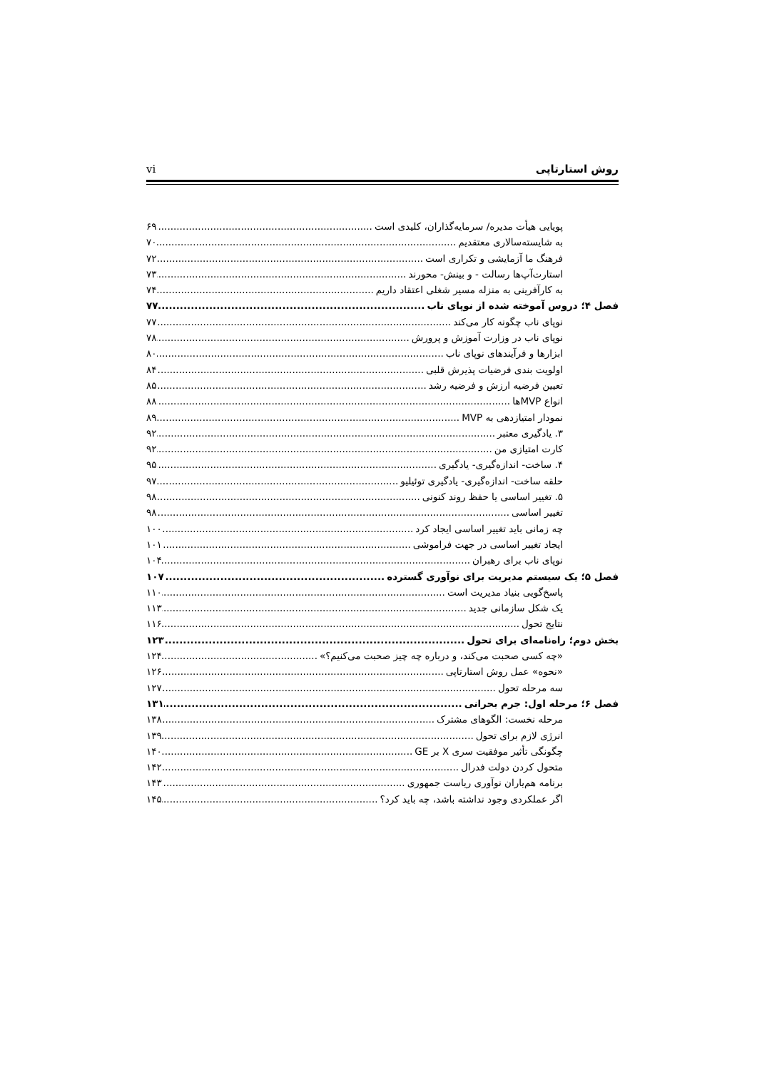روش استارتاپی vi
پویایی هیأت مدیره/ سرمایه‌گذاران، کلیدی است ۶۹
به شایسته‌سالاری معتقدیم ۷۰
فرهنگ ما آزمایشی و تکراری است ۷۲
استارت‌آپ‌ها رسالت - و بینش- محورند ۷۳
به کارآفرینی به منزله مسیر شغلی اعتقاد داریم ۷۴
فصل ۴؛ دروس آموخته شده از نوپای ناب ۷۷
نوپای ناب چگونه کار می‌کند ۷۷
نوپای ناب در وزارت آموزش و پرورش ۷۸
ابزارها و فرآیندهای نوپای ناب ۸۰
اولویت بندی فرضیات پذیرش قلبی ۸۴
تعیین فرضیه ارزش و فرضیه رشد ۸۵
انواع MVPها ۸۸
نمودار امتیازدهی به MVP ۸۹
۳. یادگیری معتبر ۹۲
کارت امتیازی من ۹۲
۴. ساخت- اندازه‌گیری- یادگیری ۹۵
حلقه ساخت- اندازه‌گیری- یادگیری توئیلیو ۹۷
۵. تغییر اساسی یا حفظ روند کنونی ۹۸
تغییر اساسی ۹۸
چه زمانی باید تغییر اساسی ایجاد کرد ۱۰۰
ایجاد تغییر اساسی در جهت فراموشی ۱۰۱
نوپای ناب برای رهبران ۱۰۴
فصل ۵؛ یک سیستم مدیریت برای نوآوری گسترده ۱۰۷
پاسخ‌گویی بنیاد مدیریت است ۱۱۰
یک شکل سازمانی جدید ۱۱۳
نتایج تحول ۱۱۶
بخش دوم؛ راه‌نامه‌ای برای تحول ۱۲۳
«چه کسی صحبت می‌کند، و درباره چه چیز صحبت می‌کنیم؟» ۱۲۴
«نحوه» عمل روش استارتاپی ۱۲۶
سه مرحله تحول ۱۲۷
فصل ۶؛ مرحله اول: جرم بحرانی ۱۳۱
مرحله نخست: الگوهای مشترک ۱۳۸
انرژی لازم برای تحول ۱۳۹
چگونگی تأثیر موفقیت سری X بر GE ۱۴۰
متحول کردن دولت فدرال ۱۴۲
برنامه هم‌یاران نوآوری ریاست جمهوری ۱۴۳
اگر عملکردی وجود نداشته باشد، چه باید کرد؟ ۱۴۵